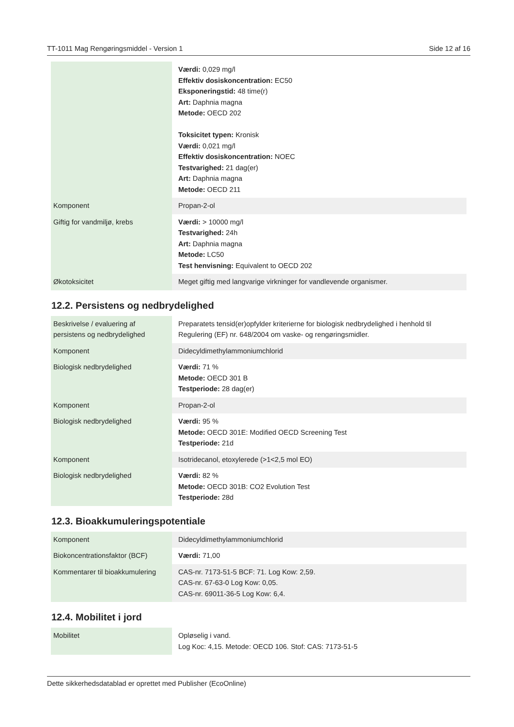TT-1011 Mag Rengøringsmiddel - Version 1 Side 12 af 16
| | Værdi: 0,029 mg/l Effektiv dosiskoncentration: EC50 Eksponeringstid: 48 time(r) Art: Daphnia magna Metode: OECD 202 Toksicitet typen: Kronisk Værdi: 0,021 mg/l Effektiv dosiskoncentration: NOEC Testvarighed: 21 dag(er) Art: Daphnia magna Metode: OECD 211 |
| Komponent | Propan-2-ol |
| Giftig for vandmiljø, krebs | Værdi: > 10000 mg/l Testvarighed: 24h Art: Daphnia magna Metode: LC50 Test henvisning: Equivalent to OECD 202 |
| Økotoksicitet | Meget giftig med langvarige virkninger for vandlevende organismer. |
12.2. Persistens og nedbrydelighed
| Beskrivelse / evaluering af persistens og nedbrydelighed | Preparatets tensid(er)opfylder kriterierne for biologisk nedbrydelighed i henhold til Regulering (EF) nr. 648/2004 om vaske- og rengøringsmidler. |
| Komponent | Didecyldimethylammoniumchlorid |
| Biologisk nedbrydelighed | Værdi: 71 % Metode: OECD 301 B Testperiode: 28 dag(er) |
| Komponent | Propan-2-ol |
| Biologisk nedbrydelighed | Værdi: 95 % Metode: OECD 301E: Modified OECD Screening Test Testperiode: 21d |
| Komponent | Isotridecanol, etoxylerede (>1<2,5 mol EO) |
| Biologisk nedbrydelighed | Værdi: 82 % Metode: OECD 301B: CO2 Evolution Test Testperiode: 28d |
12.3. Bioakkumuleringspotentiale
| Komponent | Didecyldimethylammoniumchlorid |
| Biokoncentrationsfaktor (BCF) | Værdi: 71,00 |
| Kommentarer til bioakkumulering | CAS-nr. 7173-51-5 BCF: 71. Log Kow: 2,59. CAS-nr. 67-63-0 Log Kow: 0,05. CAS-nr. 69011-36-5 Log Kow: 6,4. |
12.4. Mobilitet i jord
| Mobilitet | Opløselig i vand. Log Koc: 4,15. Metode: OECD 106. Stof: CAS: 7173-51-5 |
Dette sikkerhedsdatablad er oprettet med Publisher (EcoOnline)